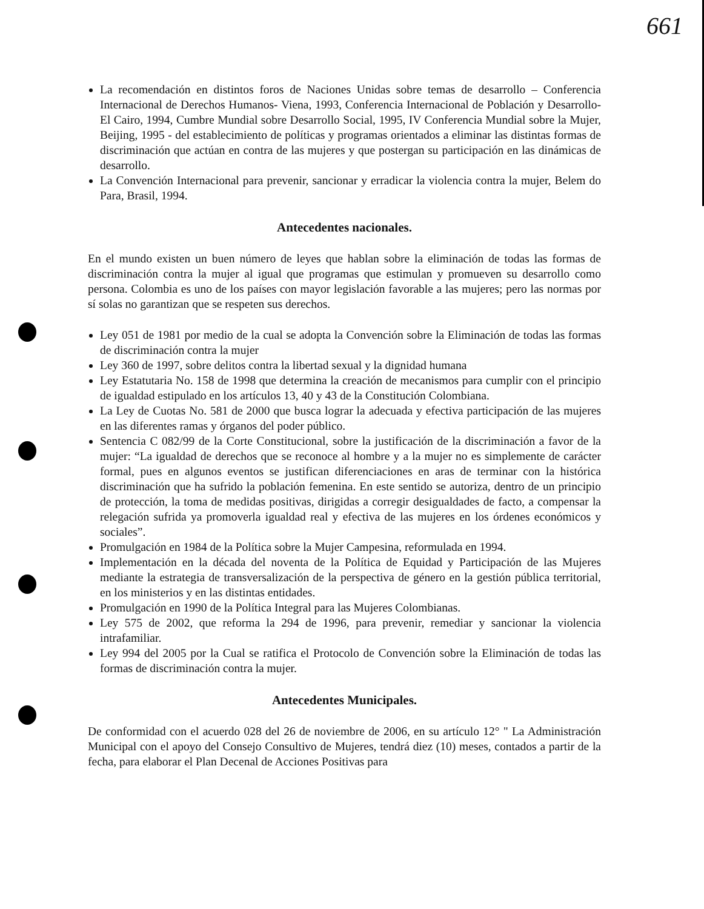661
La recomendación en distintos foros de Naciones Unidas sobre temas de desarrollo – Conferencia Internacional de Derechos Humanos- Viena, 1993, Conferencia Internacional de Población y Desarrollo- El Cairo, 1994, Cumbre Mundial sobre Desarrollo Social, 1995, IV Conferencia Mundial sobre la Mujer, Beijing, 1995 - del establecimiento de políticas y programas orientados a eliminar las distintas formas de discriminación que actúan en contra de las mujeres y que postergan su participación en las dinámicas de desarrollo.
La Convención Internacional para prevenir, sancionar y erradicar la violencia contra la mujer, Belem do Para, Brasil, 1994.
Antecedentes nacionales.
En el mundo existen un buen número de leyes que hablan sobre la eliminación de todas las formas de discriminación contra la mujer al igual que programas que estimulan y promueven su desarrollo como persona. Colombia es uno de los países con mayor legislación favorable a las mujeres; pero las normas por sí solas no garantizan que se respeten sus derechos.
Ley 051 de 1981 por medio de la cual se adopta la Convención sobre la Eliminación de todas las formas de discriminación contra la mujer
Ley 360 de 1997, sobre delitos contra la libertad sexual y la dignidad humana
Ley Estatutaria No. 158 de 1998 que determina la creación de mecanismos para cumplir con el principio de igualdad estipulado en los artículos 13, 40 y 43 de la Constitución Colombiana.
La Ley de Cuotas No. 581 de 2000 que busca lograr la adecuada y efectiva participación de las mujeres en las diferentes ramas y órganos del poder público.
Sentencia C 082/99 de la Corte Constitucional, sobre la justificación de la discriminación a favor de la mujer: “La igualdad de derechos que se reconoce al hombre y a la mujer no es simplemente de carácter formal, pues en algunos eventos se justifican diferenciaciones en aras de terminar con la histórica discriminación que ha sufrido la población femenina. En este sentido se autoriza, dentro de un principio de protección, la toma de medidas positivas, dirigidas a corregir desigualdades de facto, a compensar la relegación sufrida ya promoverla igualdad real y efectiva de las mujeres en los órdenes económicos y sociales”.
Promulgación en 1984 de la Política sobre la Mujer Campesina, reformulada en 1994.
Implementación en la década del noventa de la Política de Equidad y Participación de las Mujeres mediante la estrategia de transversalización de la perspectiva de género en la gestión pública territorial, en los ministerios y en las distintas entidades.
Promulgación en 1990 de la Política Integral para las Mujeres Colombianas.
Ley 575 de 2002, que reforma la 294 de 1996, para prevenir, remediar y sancionar la violencia intrafamiliar.
Ley 994 del 2005 por la Cual se ratifica el Protocolo de Convención sobre la Eliminación de todas las formas de discriminación contra la mujer.
Antecedentes Municipales.
De conformidad con el acuerdo 028 del 26 de noviembre de 2006, en su artículo 12° " La Administración Municipal con el apoyo del Consejo Consultivo de Mujeres, tendrá diez (10) meses, contados a partir de la fecha, para elaborar el Plan Decenal de Acciones Positivas para